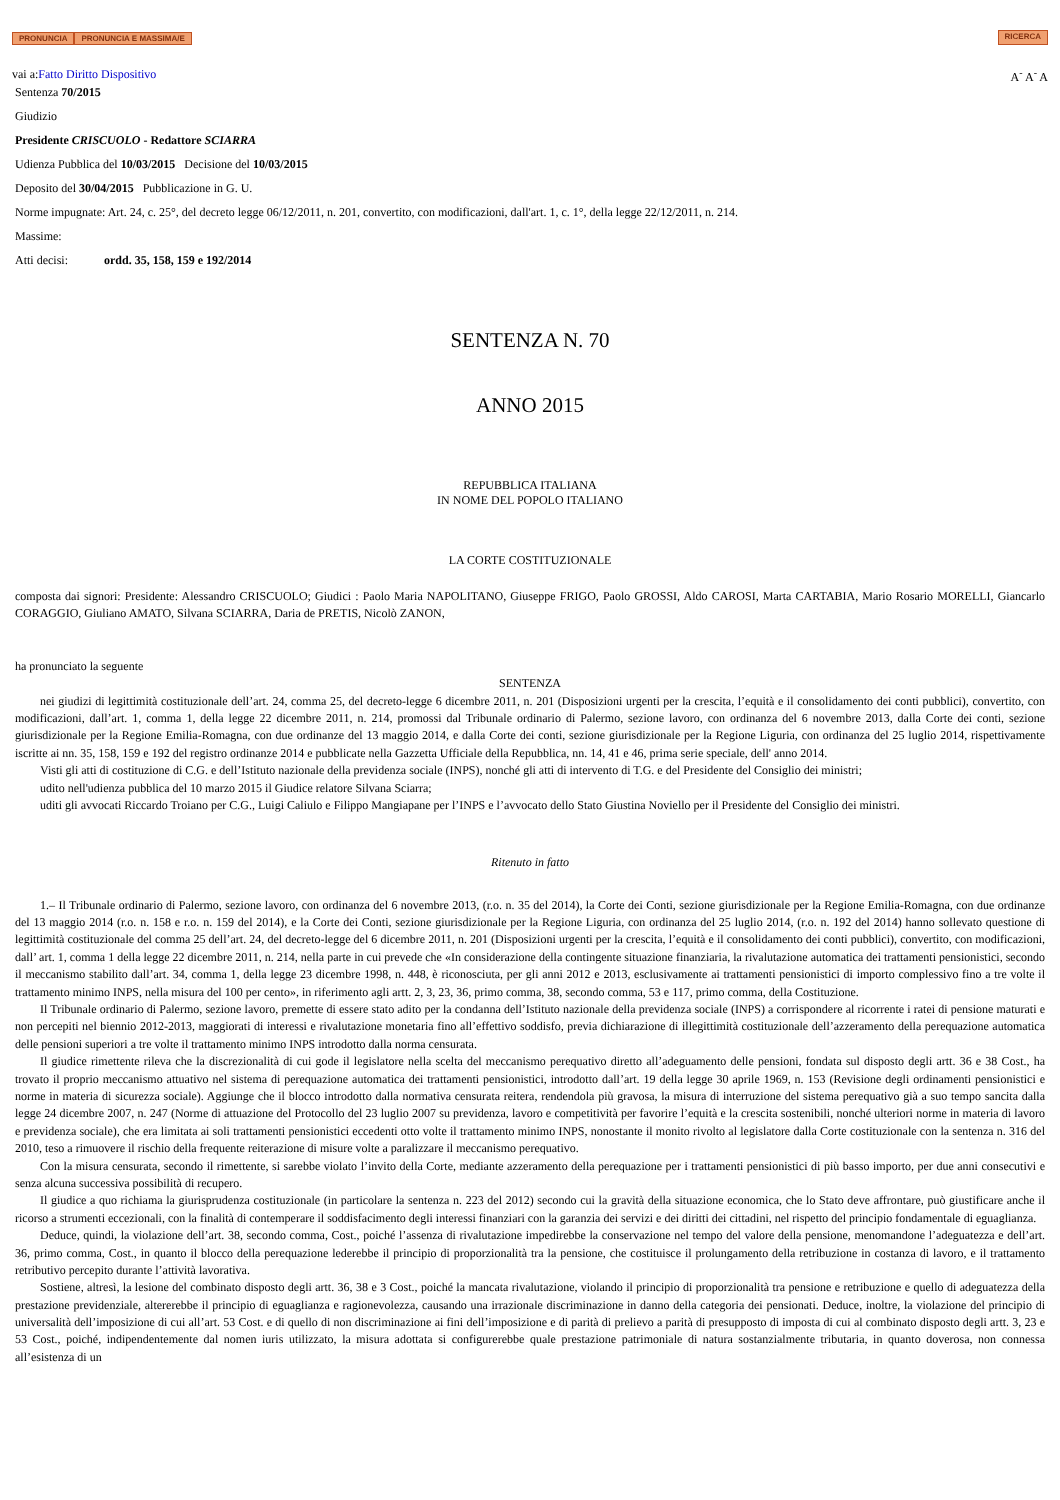PRONUNCIA PRONUNCIA E MASSIMA/E
RICERCA
vai a:Fatto Diritto Dispositivo
A<sup>-</sup> A<sup>-</sup> A
Sentenza 70/2015
Giudizio
Presidente CRISCUOLO - Redattore SCIARRA
Udienza Pubblica del 10/03/2015 Decisione del 10/03/2015
Deposito del 30/04/2015 Pubblicazione in G. U.
Norme impugnate: Art. 24, c. 25°, del decreto legge 06/12/2011, n. 201, convertito, con modificazioni, dall'art. 1, c. 1°, della legge 22/12/2011, n. 214.
Massime:
Atti decisi: ordd. 35, 158, 159 e 192/2014
SENTENZA N. 70
ANNO 2015
REPUBBLICA ITALIANA
IN NOME DEL POPOLO ITALIANO
LA CORTE COSTITUZIONALE
composta dai signori: Presidente: Alessandro CRISCUOLO; Giudici : Paolo Maria NAPOLITANO, Giuseppe FRIGO, Paolo GROSSI, Aldo CAROSI, Marta CARTABIA, Mario Rosario MORELLI, Giancarlo CORAGGIO, Giuliano AMATO, Silvana SCIARRA, Daria de PRETIS, Nicolò ZANON,
ha pronunciato la seguente
SENTENZA
nei giudizi di legittimità costituzionale dell’art. 24, comma 25, del decreto-legge 6 dicembre 2011, n. 201 (Disposizioni urgenti per la crescita, l’equità e il consolidamento dei conti pubblici), convertito, con modificazioni, dall’art. 1, comma 1, della legge 22 dicembre 2011, n. 214, promossi dal Tribunale ordinario di Palermo, sezione lavoro, con ordinanza del 6 novembre 2013, dalla Corte dei conti, sezione giurisdizionale per la Regione Emilia-Romagna, con due ordinanze del 13 maggio 2014, e dalla Corte dei conti, sezione giurisdizionale per la Regione Liguria, con ordinanza del 25 luglio 2014, rispettivamente iscritte ai nn. 35, 158, 159 e 192 del registro ordinanze 2014 e pubblicate nella Gazzetta Ufficiale della Repubblica, nn. 14, 41 e 46, prima serie speciale, dell' anno 2014.
Visti gli atti di costituzione di C.G. e dell’Istituto nazionale della previdenza sociale (INPS), nonché gli atti di intervento di T.G. e del Presidente del Consiglio dei ministri;
udito nell'udienza pubblica del 10 marzo 2015 il Giudice relatore Silvana Sciarra;
uditi gli avvocati Riccardo Troiano per C.G., Luigi Caliulo e Filippo Mangiapane per l’INPS e l’avvocato dello Stato Giustina Noviello per il Presidente del Consiglio dei ministri.
Ritenuto in fatto
1.– Il Tribunale ordinario di Palermo, sezione lavoro, con ordinanza del 6 novembre 2013, (r.o. n. 35 del 2014), la Corte dei Conti, sezione giurisdizionale per la Regione Emilia-Romagna, con due ordinanze del 13 maggio 2014 (r.o. n. 158 e r.o. n. 159 del 2014), e la Corte dei Conti, sezione giurisdizionale per la Regione Liguria, con ordinanza del 25 luglio 2014, (r.o. n. 192 del 2014) hanno sollevato questione di legittimità costituzionale del comma 25 dell’art. 24, del decreto-legge del 6 dicembre 2011, n. 201 (Disposizioni urgenti per la crescita, l’equità e il consolidamento dei conti pubblici), convertito, con modificazioni, dall’ art. 1, comma 1 della legge 22 dicembre 2011, n. 214, nella parte in cui prevede che «In considerazione della contingente situazione finanziaria, la rivalutazione automatica dei trattamenti pensionistici, secondo il meccanismo stabilito dall’art. 34, comma 1, della legge 23 dicembre 1998, n. 448, è riconosciuta, per gli anni 2012 e 2013, esclusivamente ai trattamenti pensionistici di importo complessivo fino a tre volte il trattamento minimo INPS, nella misura del 100 per cento», in riferimento agli artt. 2, 3, 23, 36, primo comma, 38, secondo comma, 53 e 117, primo comma, della Costituzione.
Il Tribunale ordinario di Palermo, sezione lavoro, premette di essere stato adito per la condanna dell’Istituto nazionale della previdenza sociale (INPS) a corrispondere al ricorrente i ratei di pensione maturati e non percepiti nel biennio 2012-2013, maggiorati di interessi e rivalutazione monetaria fino all’effettivo soddisfo, previa dichiarazione di illegittimità costituzionale dell’azzeramento della perequazione automatica delle pensioni superiori a tre volte il trattamento minimo INPS introdotto dalla norma censurata.
Il giudice rimettente rileva che la discrezionalità di cui gode il legislatore nella scelta del meccanismo perequativo diretto all’adeguamento delle pensioni, fondata sul disposto degli artt. 36 e 38 Cost., ha trovato il proprio meccanismo attuativo nel sistema di perequazione automatica dei trattamenti pensionistici, introdotto dall’art. 19 della legge 30 aprile 1969, n. 153 (Revisione degli ordinamenti pensionistici e norme in materia di sicurezza sociale). Aggiunge che il blocco introdotto dalla normativa censurata reitera, rendendola più gravosa, la misura di interruzione del sistema perequativo già a suo tempo sancita dalla legge 24 dicembre 2007, n. 247 (Norme di attuazione del Protocollo del 23 luglio 2007 su previdenza, lavoro e competitività per favorire l’equità e la crescita sostenibili, nonché ulteriori norme in materia di lavoro e previdenza sociale), che era limitata ai soli trattamenti pensionistici eccedenti otto volte il trattamento minimo INPS, nonostante il monito rivolto al legislatore dalla Corte costituzionale con la sentenza n. 316 del 2010, teso a rimuovere il rischio della frequente reiterazione di misure volte a paralizzare il meccanismo perequativo.
Con la misura censurata, secondo il rimettente, si sarebbe violato l’invito della Corte, mediante azzeramento della perequazione per i trattamenti pensionistici di più basso importo, per due anni consecutivi e senza alcuna successiva possibilità di recupero.
Il giudice a quo richiama la giurisprudenza costituzionale (in particolare la sentenza n. 223 del 2012) secondo cui la gravità della situazione economica, che lo Stato deve affrontare, può giustificare anche il ricorso a strumenti eccezionali, con la finalità di contemperare il soddisfacimento degli interessi finanziari con la garanzia dei servizi e dei diritti dei cittadini, nel rispetto del principio fondamentale di eguaglianza.
Deduce, quindi, la violazione dell’art. 38, secondo comma, Cost., poiché l’assenza di rivalutazione impedirebbe la conservazione nel tempo del valore della pensione, menomandone l’adeguatezza e dell’art. 36, primo comma, Cost., in quanto il blocco della perequazione lederebbe il principio di proporzionalità tra la pensione, che costituisce il prolungamento della retribuzione in costanza di lavoro, e il trattamento retributivo percepito durante l’attività lavorativa.
Sostiene, altresì, la lesione del combinato disposto degli artt. 36, 38 e 3 Cost., poiché la mancata rivalutazione, violando il principio di proporzionalità tra pensione e retribuzione e quello di adeguatezza della prestazione previdenziale, altererebbe il principio di eguaglianza e ragionevolezza, causando una irrazionale discriminazione in danno della categoria dei pensionati. Deduce, inoltre, la violazione del principio di universalità dell’imposizione di cui all’art. 53 Cost. e di quello di non discriminazione ai fini dell’imposizione e di parità di prelievo a parità di presupposto di imposta di cui al combinato disposto degli artt. 3, 23 e 53 Cost., poiché, indipendentemente dal nomen iuris utilizzato, la misura adottata si configurerebbe quale prestazione patrimoniale di natura sostanzialmente tributaria, in quanto doverosa, non connessa all’esistenza di un